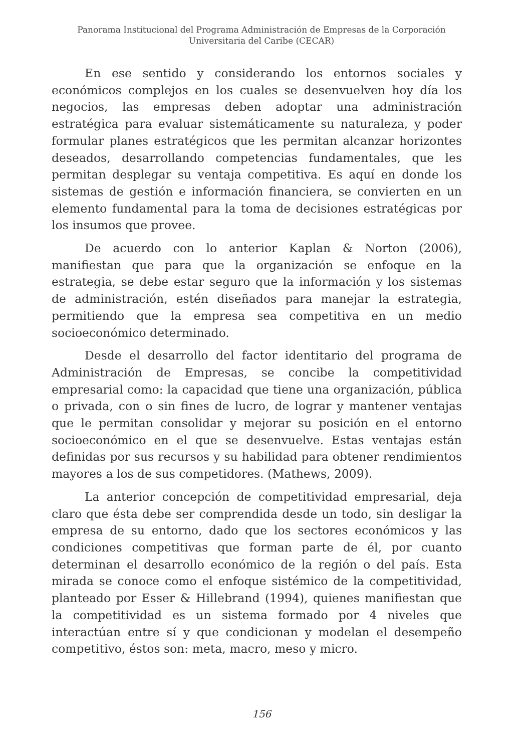Panorama Institucional del Programa Administración de Empresas de la Corporación
Universitaria del Caribe (CECAR)
En ese sentido y considerando los entornos sociales y económicos complejos en los cuales se desenvuelven hoy día los negocios, las empresas deben adoptar una administración estratégica para evaluar sistemáticamente su naturaleza, y poder formular planes estratégicos que les permitan alcanzar horizontes deseados, desarrollando competencias fundamentales, que les permitan desplegar su ventaja competitiva. Es aquí en donde los sistemas de gestión e información financiera, se convierten en un elemento fundamental para la toma de decisiones estratégicas por los insumos que provee.
De acuerdo con lo anterior Kaplan & Norton (2006), manifiestan que para que la organización se enfoque en la estrategia, se debe estar seguro que la información y los sistemas de administración, estén diseñados para manejar la estrategia, permitiendo que la empresa sea competitiva en un medio socioeconómico determinado.
Desde el desarrollo del factor identitario del programa de Administración de Empresas, se concibe la competitividad empresarial como: la capacidad que tiene una organización, pública o privada, con o sin fines de lucro, de lograr y mantener ventajas que le permitan consolidar y mejorar su posición en el entorno socioeconómico en el que se desenvuelve. Estas ventajas están definidas por sus recursos y su habilidad para obtener rendimientos mayores a los de sus competidores. (Mathews, 2009).
La anterior concepción de competitividad empresarial, deja claro que ésta debe ser comprendida desde un todo, sin desligar la empresa de su entorno, dado que los sectores económicos y las condiciones competitivas que forman parte de él, por cuanto determinan el desarrollo económico de la región o del país. Esta mirada se conoce como el enfoque sistémico de la competitividad, planteado por Esser & Hillebrand (1994), quienes manifiestan que la competitividad es un sistema formado por 4 niveles que interactúan entre sí y que condicionan y modelan el desempeño competitivo, éstos son: meta, macro, meso y micro.
156